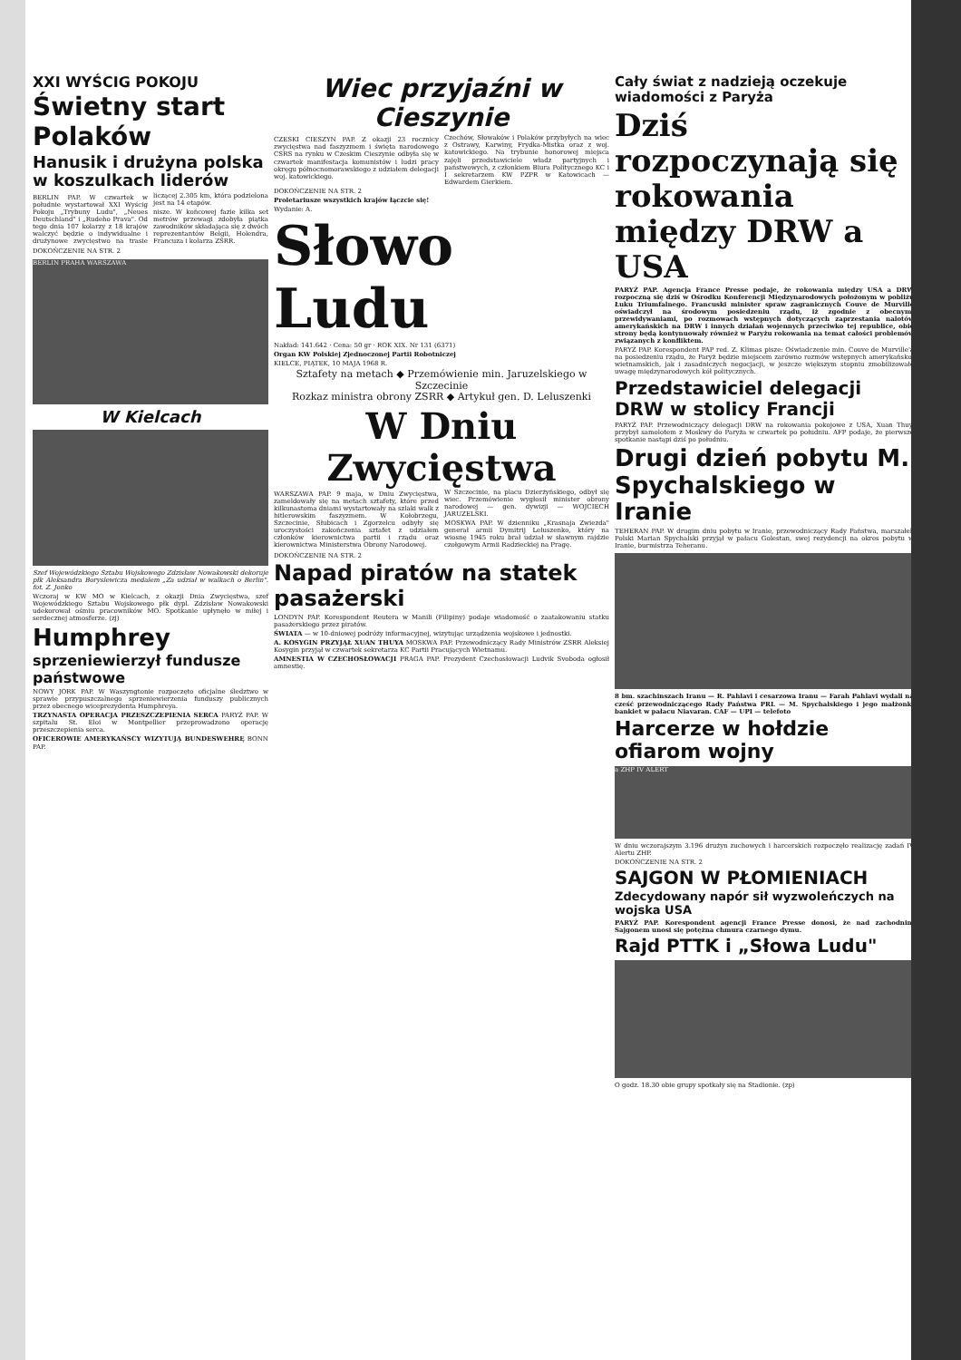XXI WYŚCIG POKOJU
Świetny start Polaków
Hanusik i drużyna polska w koszulkach liderów
BERLIN PAP. W czwartek w południe wystartował XXI Wyścig Pokoju „Trybuny Ludu", „Neues Deutschland" i „Rudeho Prava". Od tego dnia 107 kolarzy z 18 krajów walczyć będzie o indywidualne i drużynowe zwycięstwo na trasie liczącej 2.305 km, która podzielona jest na 14 etapów.
nisze. W końcowej fazie kilka set metrów przewagi zdobyła piątka zawodników składająca się z dwóch reprezentantów Belgii, Holendra, Francuza i kolarza ZSRR.
DOKOŃCZENIE NA STR. 2
BERLIN PRAHA WARSZAWA
W Kielcach
Szef Wojewódzkiego Sztabu Wojskowego Zdzisław Nowakowski dekoruje płk Aleksandra Boryslewicza medalem „Za udział w walkach o Berlin". fot. Z. Jonko
Wczoraj w KW MO w Kielcach, z okazji Dnia Zwycięstwa, szef Wojewódzkiego Sztabu Wojskowego płk dypl. Zdzisław Nowakowski udekorował ośmiu pracowników MO. Spotkanie upłynęło w miłej i serdecznej atmosferze. (zj)
Humphrey
sprzeniewierzył fundusze państwowe
NOWY JORK PAP. W Waszyngtonie rozpoczęto oficjalne śledztwo w sprawie przypuszczalnego sprzeniewierzenia funduszy publicznych przez obecnego wiceprezydenta Humphreya.
TRZYNASTA OPERACJA PRZESZCZEPIENIA SERCA PARYŻ PAP. W szpitalu St. Eloi w Montpellier przeprowadzono operację przeszczepienia serca.
OFICEROWIE AMERYKAŃSCY WIZYTUJĄ BUNDESWEHRĘ BONN PAP.
Wiec przyjaźni w Cieszynie
CZESKI CIESZYN PAP. Z okazji 23 rocznicy zwycięstwa nad faszyzmem i święta narodowego CSRS na rynku w Czeskim Cieszynie odbyła się w czwartek manifestacja komunistów i ludzi pracy okręgu północnomorawskiego z udziałem delegacji woj. katowickiego.
Czechów, Słowaków i Polaków przybyłych na wiec z Ostrawy, Karwiny, Frydka-Mistka oraz z woj. katowickiego. Na trybunie honorowej miejsca zajęli przedstawiciele władz partyjnych i państwowych, z członkiem Biura Politycznego KC i I sekretarzem KW PZPR w Katowicach — Edwardem Gierkiem.
DOKOŃCZENIE NA STR. 2
Proletariusze wszystkich krajów łączcie się!
Wydanie: A.
Słowo Ludu
Nakład: 141.642 · Cena: 50 gr · ROK XIX. Nr 131 (6371)
Organ KW Polskiej Zjednoczonej Partii Robotniczej
KIELCE, PIĄTEK, 10 MAJA 1968 R.
Sztafety na metach ◆ Przemówienie min. Jaruzelskiego w Szczecinie
Rozkaz ministra obrony ZSRR ◆ Artykuł gen. D. Leluszenki
W Dniu Zwycięstwa
WARSZAWA PAP. 9 maja, w Dniu Zwycięstwa, zameldowały się na metach sztafety, które przed kilkunastoma dniami wystartowały na szlaki walk z hitlerowskim faszyzmem. W Kołobrzegu, Szczecinie, Słubicach i Zgorzelcu odbyły się uroczystości zakończenia sztafet z udziałem członków kierownictwa partii i rządu oraz kierownictwa Ministerstwa Obrony Narodowej.
W Szczecinie, na placu Dzierżyńskiego, odbył się wiec. Przemówienie wygłosił minister obrony narodowej — gen. dywizji — WOJCIECH JARUZELSKI.
MOSKWA PAP. W dzienniku „Krasnaja Zwiezda" generał armii Dymitrij Leluszenko, który na wiosnę 1945 roku brał udział w sławnym rajdzie czołgowym Armii Radzieckiej na Pragę.
DOKOŃCZENIE NA STR. 2
Napad piratów na statek pasażerski
LONDYN PAP. Korespondent Reutera w Manili (Filipiny) podaje wiadomość o zaatakowaniu statku pasażerskiego przez piratów.
ŚWIATA — w 10-dniowej podróży informacyjnej, wizytując urządzenia wojskowe i jednostki.
A. KOSYGIN PRZYJĄŁ XUAN THUYA MOSKWA PAP. Przewodniczący Rady Ministrów ZSRR Aleksiej Kosygin przyjął w czwartek sekretarza KC Partii Pracujących Wietnamu.
AMNESTIA W CZECHOSŁOWACJI PRAGA PAP. Prezydent Czechosłowacji Ludvik Svoboda ogłosił amnestię.
Cały świat z nadzieją oczekuje wiadomości z Paryża
Dziś rozpoczynają się rokowania między DRW a USA
PARYŻ PAP. Agencja France Presse podaje, że rokowania między USA a DRW rozpoczną się dziś w Ośrodku Konferencji Międzynarodowych położonym w pobliżu Łuku Triumfalnego. Francuski minister spraw zagranicznych Couve de Murville oświadczył na środowym posiedzeniu rządu, iż zgodnie z obecnymi przewidywaniami, po rozmowach wstępnych dotyczących zaprzestania nalotów amerykańskich na DRW i innych działań wojennych przeciwko tej republice, obie strony będą kontynuowały również w Paryżu rokowania na temat całości problemów związanych z konfliktem.
PARYŻ PAP. Korespondent PAP red. Z. Klimas pisze: Oświadczenie min. Couve de Murville'a na posiedzeniu rządu, że Paryż będzie miejscem zarówno rozmów wstępnych amerykańsko-wietnamskich, jak i zasadniczych negocjacji, w jeszcze większym stopniu zmobilizowało uwagę międzynarodowych kół politycznych.
Przedstawiciel delegacji DRW w stolicy Francji
PARYŻ PAP. Przewodniczący delegacji DRW na rokowania pokojowe z USA, Xuan Thuy, przybył samolotem z Moskwy do Paryża w czwartek po południu. AFP podaje, że pierwsze spotkanie nastąpi dziś po południu.
Drugi dzień pobytu M. Spychalskiego w Iranie
TEHERAN PAP. W drugim dniu pobytu w Iranie, przewodniczący Rady Państwa, marszałek Polski Marian Spychalski przyjął w pałacu Golestan, swej rezydencji na okres pobytu w Iranie, burmistrza Teheranu.
8 bm. szachinszach Iranu — R. Pahlavi i cesarzowa Iranu — Farah Pahlavi wydali na cześć przewodniczącego Rady Państwa PRL — M. Spychalskiego i jego małżonki bankiet w pałacu Niavaran. CAF — UPI — telefoto
Harcerze w hołdzie ofiarom wojny
a ZHP IV ALERT
W dniu wczorajszym 3.196 drużyn zuchowych i harcerskich rozpoczęło realizację zadań IV Alertu ZHP.
DOKOŃCZENIE NA STR. 2
SAJGON W PŁOMIENIACH
Zdecydowany napór sił wyzwoleńczych na wojska USA
PARYŻ PAP. Korespondent agencji France Presse donosi, że nad zachodnim Sajgonem unosi się potężna chmura czarnego dymu.
Rajd PTTK i „Słowa Ludu"
O godz. 18.30 obie grupy spotkały się na Stadionie. (zp)